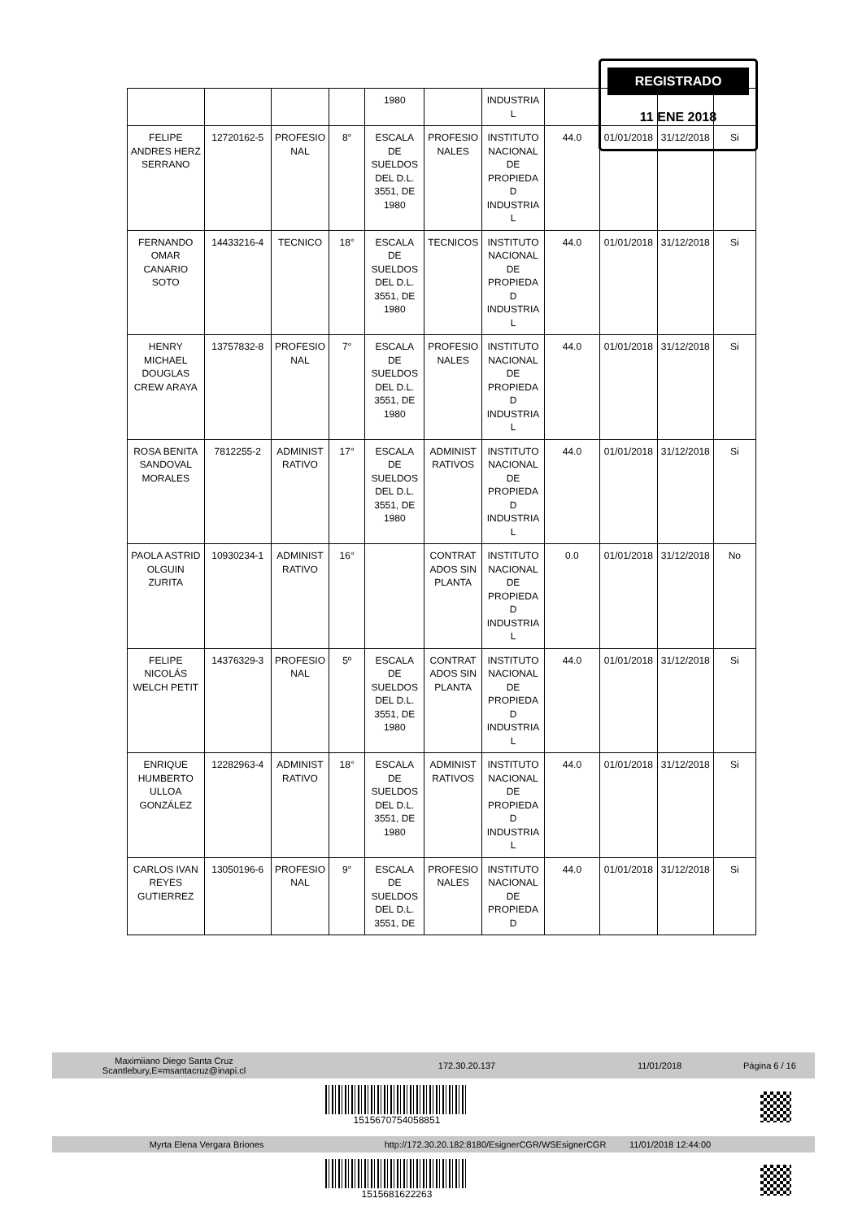| | | | | 1980 | | INDUSTRIA L | | | | |
| FELIPE ANDRES HERZ SERRANO | 12720162-5 | PROFESIO NAL | 8° | ESCALA DE SUELDOS DEL D.L. 3551, DE 1980 | PROFESIO NALES | INSTITUTO NACIONAL DE PROPIEDA D INDUSTRIA L | 44.0 | 01/01/2018 | 31/12/2018 | Si |
| FERNANDO OMAR CANARIO SOTO | 14433216-4 | TECNICO | 18° | ESCALA DE SUELDOS DEL D.L. 3551, DE 1980 | TECNICOS | INSTITUTO NACIONAL DE PROPIEDA D INDUSTRIA L | 44.0 | 01/01/2018 | 31/12/2018 | Si |
| HENRY MICHAEL DOUGLAS CREW ARAYA | 13757832-8 | PROFESIO NAL | 7° | ESCALA DE SUELDOS DEL D.L. 3551, DE 1980 | PROFESIO NALES | INSTITUTO NACIONAL DE PROPIEDA D INDUSTRIA L | 44.0 | 01/01/2018 | 31/12/2018 | Si |
| ROSA BENITA SANDOVAL MORALES | 7812255-2 | ADMINIST RATIVO | 17° | ESCALA DE SUELDOS DEL D.L. 3551, DE 1980 | ADMINIST RATIVOS | INSTITUTO NACIONAL DE PROPIEDA D INDUSTRIA L | 44.0 | 01/01/2018 | 31/12/2018 | Si |
| PAOLA ASTRID OLGUIN ZURITA | 10930234-1 | ADMINIST RATIVO | 16° | | CONTRAT ADOS SIN PLANTA | INSTITUTO NACIONAL DE PROPIEDA D INDUSTRIA L | 0.0 | 01/01/2018 | 31/12/2018 | No |
| FELIPE NICOLÁS WELCH PETIT | 14376329-3 | PROFESIO NAL | 5º | ESCALA DE SUELDOS DEL D.L. 3551, DE 1980 | CONTRAT ADOS SIN PLANTA | INSTITUTO NACIONAL DE PROPIEDA D INDUSTRIA L | 44.0 | 01/01/2018 | 31/12/2018 | Si |
| ENRIQUE HUMBERTO ULLOA GONZÁLEZ | 12282963-4 | ADMINIST RATIVO | 18° | ESCALA DE SUELDOS DEL D.L. 3551, DE 1980 | ADMINIST RATIVOS | INSTITUTO NACIONAL DE PROPIEDA D INDUSTRIA L | 44.0 | 01/01/2018 | 31/12/2018 | Si |
| CARLOS IVAN REYES GUTIERREZ | 13050196-6 | PROFESIO NAL | 9° | ESCALA DE SUELDOS DEL D.L. 3551, DE | PROFESIO NALES | INSTITUTO NACIONAL DE PROPIEDA D | 44.0 | 01/01/2018 | 31/12/2018 | Si |
REGISTRADO
11 ENE 2018
Maximiiano Diego Santa Cruz
Scantlebury,E=msantacruz@inapi.cl 172.30.20.137 11/01/2018 Página 6 / 16
1515670754058851
Myrta Elena Vergara Briones http://172.30.20.182:8180/EsignerCGR/WSEsignerCGR 11/01/2018 12:44:00
1515681622263